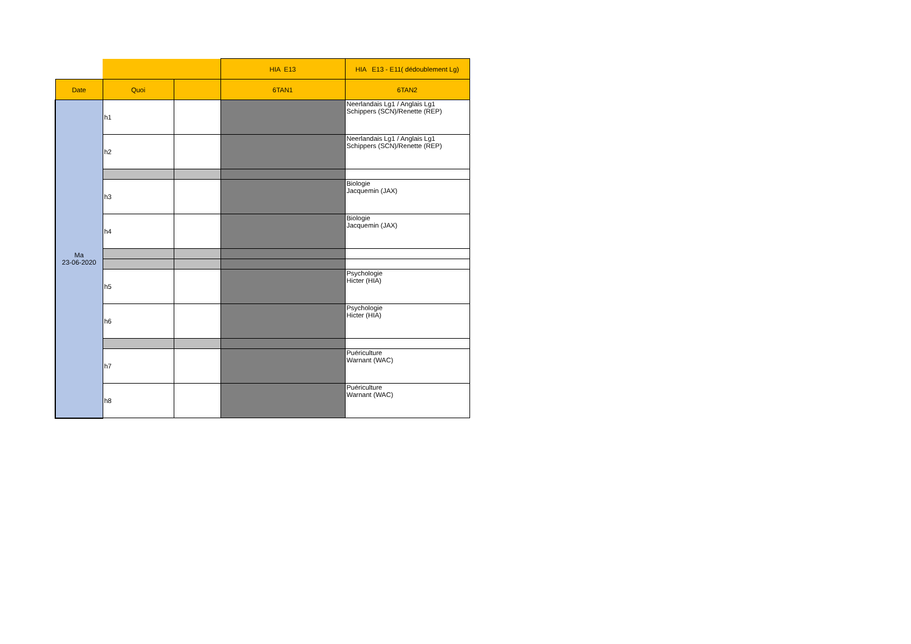| | | | HIA E13 | HIA E13 - E11( dédoublement Lg) |
| --- | --- | --- | --- | --- |
| Date | Quoi | | 6TAN1 | 6TAN2 |
| Ma 23-06-2020 | h1 | | | Neerlandais Lg1 / Anglais Lg1 Schippers (SCN)/Renette (REP) |
| | h2 | | | Neerlandais Lg1 / Anglais Lg1 Schippers (SCN)/Renette (REP) |
| | h3 | | | Biologie Jacquemin (JAX) |
| | h4 | | | Biologie Jacquemin (JAX) |
| | h5 | | | Psychologie Hicter (HIA) |
| | h6 | | | Psychologie Hicter (HIA) |
| | h7 | | | Puériculture Warnant (WAC) |
| | h8 | | | Puériculture Warnant (WAC) |